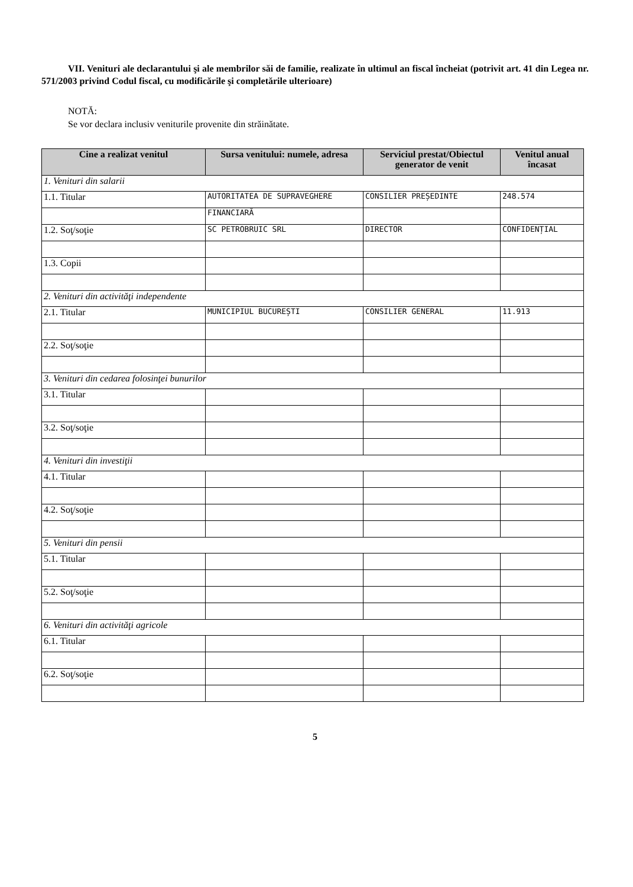VII. Venituri ale declarantului şi ale membrilor săi de familie, realizate în ultimul an fiscal încheiat (potrivit art. 41 din Legea nr. 571/2003 privind Codul fiscal, cu modificările şi completările ulterioare)
NOTĂ:
Se vor declara inclusiv veniturile provenite din străinătate.
| Cine a realizat venitul | Sursa venitului: numele, adresa | Serviciul prestat/Obiectul generator de venit | Venitul anual încasat |
| --- | --- | --- | --- |
| 1. Venituri din salarii | | | |
| 1.1. Titular | AUTORITATEA DE SUPRAVEGHERE | CONSILIER PREȘEDINTE | 248.574 |
| | FINANCIARĂ | | |
| 1.2. Soţ/soţie | SC PETROBRUIC SRL | DIRECTOR | CONFIDENȚIAL |
| 1.3. Copii | | | |
| 2. Venituri din activităţi independente | | | |
| 2.1. Titular | MUNICIPIUL BUCUREȘTI | CONSILIER GENERAL | 11.913 |
| 2.2. Soţ/soţie | | | |
| 3. Venituri din cedarea folosinţei bunurilor | | | |
| 3.1. Titular | | | |
| 3.2. Soţ/soţie | | | |
| 4. Venituri din investiţii | | | |
| 4.1. Titular | | | |
| 4.2. Soţ/soţie | | | |
| 5. Venituri din pensii | | | |
| 5.1. Titular | | | |
| 5.2. Soţ/soţie | | | |
| 6. Venituri din activităţi agricole | | | |
| 6.1. Titular | | | |
| 6.2. Soţ/soţie | | | |
5